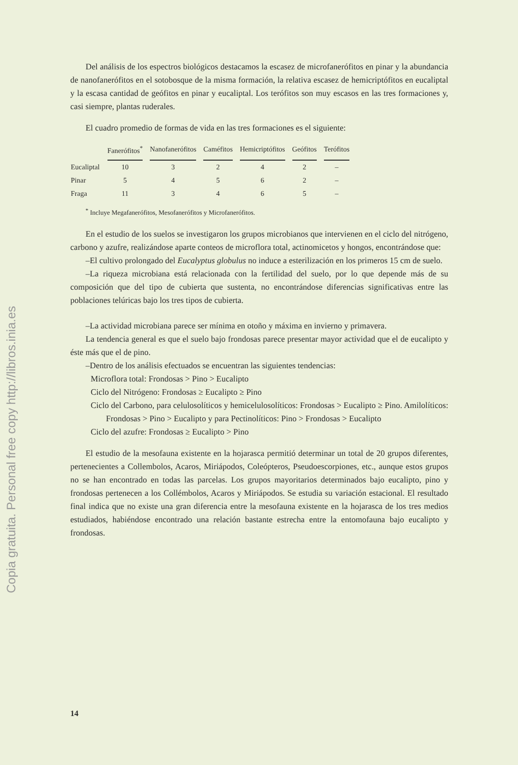Copia gratuita. Personal free copy http://libros.inia.es
Del análisis de los espectros biológicos destacamos la escasez de microfanerófitos en pinar y la abundancia de nanofanerófitos en el sotobosque de la misma formación, la relativa escasez de hemicriptófitos en eucaliptal y la escasa cantidad de geófitos en pinar y eucaliptal. Los terófitos son muy escasos en las tres formaciones y, casi siempre, plantas ruderales.
El cuadro promedio de formas de vida en las tres formaciones es el siguiente:
| | Fanerófitos<sup>*</sup> | Nanofanerófitos | Caméfitos | Hemicriptófitos | Geófitos | Terófitos |
| --- | --- | --- | --- | --- | --- | --- |
| Eucaliptal | 10 | 3 | 2 | 4 | 2 | – |
| Pinar | 5 | 4 | 5 | 6 | 2 | – |
| Fraga | 11 | 3 | 4 | 6 | 5 | – |
<sup>*</sup> Incluye Megafanerófitos, Mesofanerófitos y Microfanerófitos.
En el estudio de los suelos se investigaron los grupos microbianos que intervienen en el ciclo del nitrógeno, carbono y azufre, realizándose aparte conteos de microflora total, actinomicetos y hongos, encontrándose que:
–El cultivo prolongado del Eucalyptus globulus no induce a esterilización en los primeros 15 cm de suelo.
–La riqueza microbiana está relacionada con la fertilidad del suelo, por lo que depende más de su composición que del tipo de cubierta que sustenta, no encontrándose diferencias significativas entre las poblaciones telúricas bajo los tres tipos de cubierta.
–La actividad microbiana parece ser mínima en otoño y máxima en invierno y primavera.
La tendencia general es que el suelo bajo frondosas parece presentar mayor actividad que el de eucalipto y éste más que el de pino.
–Dentro de los análisis efectuados se encuentran las siguientes tendencias:
Microflora total: Frondosas > Pino > Eucalipto
Ciclo del Nitrógeno: Frondosas ≥ Eucalipto ≥ Pino
Ciclo del Carbono, para celulosolíticos y hemicelulosolíticos: Frondosas > Eucalipto ≥ Pino. Amilolíticos: Frondosas > Pino > Eucalipto y para Pectinolíticos: Pino > Frondosas > Eucalipto
Ciclo del azufre: Frondosas ≥ Eucalipto > Pino
El estudio de la mesofauna existente en la hojarasca permitió determinar un total de 20 grupos diferentes, pertenecientes a Collembolos, Acaros, Miriápodos, Coleópteros, Pseudoescorpiones, etc., aunque estos grupos no se han encontrado en todas las parcelas. Los grupos mayoritarios determinados bajo eucalipto, pino y frondosas pertenecen a los Collémbolos, Acaros y Miriápodos. Se estudia su variación estacional. El resultado final indica que no existe una gran diferencia entre la mesofauna existente en la hojarasca de los tres medios estudiados, habiéndose encontrado una relación bastante estrecha entre la entomofauna bajo eucalipto y frondosas.
14